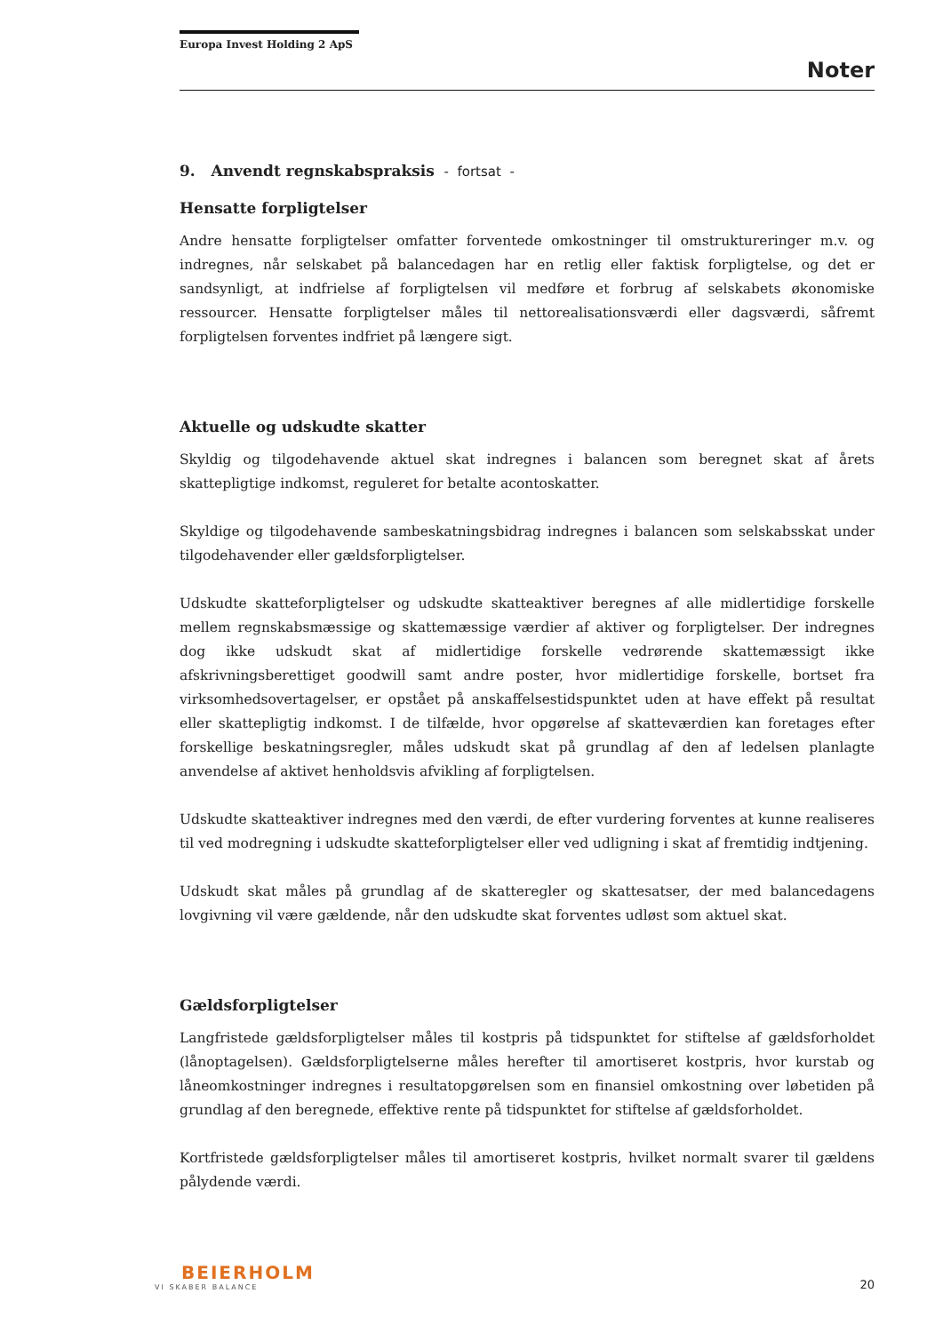Europa Invest Holding 2 ApS
Noter
9. Anvendt regnskabspraksis - fortsat -
Hensatte forpligtelser
Andre hensatte forpligtelser omfatter forventede omkostninger til omstruktureringer m.v. og indregnes, når selskabet på balancedagen har en retlig eller faktisk forpligtelse, og det er sandsynligt, at indfrielse af forpligtelsen vil medføre et forbrug af selskabets økonomiske ressourcer. Hensatte forpligtelser måles til nettorealisationsværdi eller dagsværdi, såfremt forpligtelsen forventes indfriet på længere sigt.
Aktuelle og udskudte skatter
Skyldig og tilgodehavende aktuel skat indregnes i balancen som beregnet skat af årets skattepligtige indkomst, reguleret for betalte acontoskatter.
Skyldige og tilgodehavende sambeskatningsbidrag indregnes i balancen som selskabsskat under tilgodehavender eller gældsforpligtelser.
Udskudte skatteforpligtelser og udskudte skatteaktiver beregnes af alle midlertidige forskelle mellem regnskabsmæssige og skattemæssige værdier af aktiver og forpligtelser. Der indregnes dog ikke udskudt skat af midlertidige forskelle vedrørende skattemæssigt ikke afskrivningsberettiget goodwill samt andre poster, hvor midlertidige forskelle, bortset fra virksomhedsovertagelser, er opstået på anskaffelsestidspunktet uden at have effekt på resultat eller skattepligtig indkomst. I de tilfælde, hvor opgørelse af skatteværdien kan foretages efter forskellige beskatningsregler, måles udskudt skat på grundlag af den af ledelsen planlagte anvendelse af aktivet henholdsvis afvikling af forpligtelsen.
Udskudte skatteaktiver indregnes med den værdi, de efter vurdering forventes at kunne realiseres til ved modregning i udskudte skatteforpligtelser eller ved udligning i skat af fremtidig indtjening.
Udskudt skat måles på grundlag af de skatteregler og skattesatser, der med balancedagens lovgivning vil være gældende, når den udskudte skat forventes udløst som aktuel skat.
Gældsforpligtelser
Langfristede gældsforpligtelser måles til kostpris på tidspunktet for stiftelse af gældsforholdet (lånoptagelsen). Gældsforpligtelserne måles herefter til amortiseret kostpris, hvor kurstab og låneomkostninger indregnes i resultatopgørelsen som en finansiel omkostning over løbetiden på grundlag af den beregnede, effektive rente på tidspunktet for stiftelse af gældsforholdet.
Kortfristede gældsforpligtelser måles til amortiseret kostpris, hvilket normalt svarer til gældens pålydende værdi.
BEIERHOLM
VI SKABER BALANCE
20